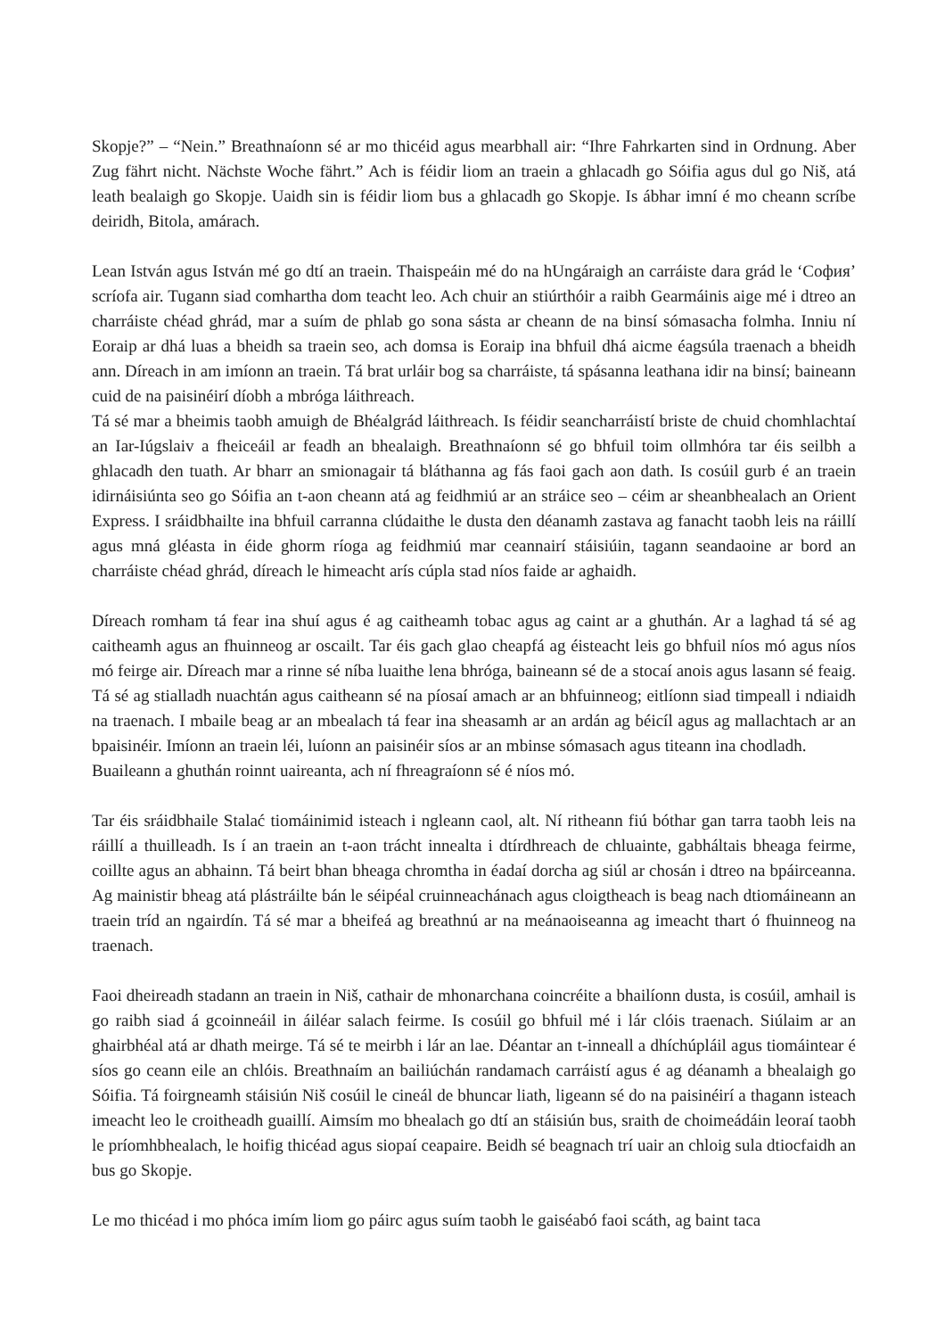Skopje?” – “Nein.” Breathnaíonn sé ar mo thicéid agus mearbhall air: “Ihre Fahrkarten sind in Ordnung. Aber Zug fährt nicht. Nächste Woche fährt.” Ach is féidir liom an traein a ghlacadh go Sóifia agus dul go Niš, atá leath bealaigh go Skopje. Uaidh sin is féidir liom bus a ghlacadh go Skopje. Is ábhar imní é mo cheann scríbe deiridh, Bitola, amárach.
Lean István agus István mé go dtí an traein. Thaispeáin mé do na hUngáraigh an carráiste dara grád le ‘София’ scríofa air. Tugann siad comhartha dom teacht leo. Ach chuir an stiúrthóir a raibh Gearmáinis aige mé i dtreo an charráiste chéad ghrád, mar a suím de phlab go sona sásta ar cheann de na binsí sómasacha folmha. Inniu ní Eoraip ar dhá luas a bheidh sa traein seo, ach domsa is Eoraip ina bhfuil dhá aicme éagsúla traenach a bheidh ann. Díreach in am imíonn an traein. Tá brat urláir bog sa charráiste, tá spásanna leathana idir na binsí; baineann cuid de na paisinéirí díobh a mbróga láithreach.
Tá sé mar a bheimis taobh amuigh de Bhéalgrád láithreach. Is féidir seancharráistí briste de chuid chomhlachtaí an Iar-Iúgslaiv a fheiceáil ar feadh an bhealaigh. Breathnaíonn sé go bhfuil toim ollmhóra tar éis seilbh a ghlacadh den tuath. Ar bharr an smionagair tá bláthanna ag fás faoi gach aon dath. Is cosúil gurb é an traein idirnáisiúnta seo go Sóifia an t-aon cheann atá ag feidhmiú ar an stráice seo – céim ar sheanbhealach an Orient Express. I sráidbhailte ina bhfuil carranna clúdaithe le dusta den déanamh zastava ag fanacht taobh leis na ráillí agus mná gléasta in éide ghorm ríoga ag feidhmiú mar ceannairí stáisiúin, tagann seandaoine ar bord an charráiste chéad ghrád, díreach le himeacht arís cúpla stad níos faide ar aghaidh.
Díreach romham tá fear ina shuí agus é ag caitheamh tobac agus ag caint ar a ghuthán. Ar a laghad tá sé ag caitheamh agus an fhuinneog ar oscailt. Tar éis gach glao cheapfá ag éisteacht leis go bhfuil níos mó agus níos mó feirge air. Díreach mar a rinne sé níba luaithe lena bhróga, baineann sé de a stocaí anois agus lasann sé feaig. Tá sé ag stialladh nuachtán agus caitheann sé na píosaí amach ar an bhfuinneog; eitlíonn siad timpeall i ndiaidh na traenach. I mbaile beag ar an mbealach tá fear ina sheasamh ar an ardán ag béicíl agus ag mallachtach ar an bpaisinéir. Imíonn an traein léi, luíonn an paisinéir síos ar an mbinse sómasach agus titeann ina chodladh.
Buaileann a ghuthán roinnt uaireanta, ach ní fhreagraíonn sé é níos mó.
Tar éis sráidbhaile Stalać tiomáinimid isteach i ngleann caol, alt. Ní ritheann fiú bóthar gan tarra taobh leis na ráillí a thuilleadh. Is í an traein an t-aon trácht innealta i dtírdhreach de chluainte, gabháltais bheaga feirme, coillte agus an abhainn. Tá beirt bhan bheaga chromtha in éadaí dorcha ag siúl ar chosán i dtreo na bpáirceanna. Ag mainistir bheag atá plástráilte bán le séipéal cruinneachánach agus cloigtheach is beag nach dtiomáineann an traein tríd an ngairdín. Tá sé mar a bheifeá ag breathnú ar na meánaoiseanna ag imeacht thart ó fhuinneog na traenach.
Faoi dheireadh stadann an traein in Niš, cathair de mhonarchana coincréite a bhailíonn dusta, is cosúil, amhail is go raibh siad á gcoinneáil in áiléar salach feirme. Is cosúil go bhfuil mé i lár clóis traenach. Siúlaim ar an ghairbhéal atá ar dhath meirge. Tá sé te meirbh i lár an lae. Déantar an t-inneall a dhíchúpláil agus tiomáintear é síos go ceann eile an chlóis. Breathnaím an bailiúchán randamach carráistí agus é ag déanamh a bhealaigh go Sóifia. Tá foirgneamh stáisiún Niš cosúil le cineál de bhuncar liath, ligeann sé do na paisinéirí a thagann isteach imeacht leo le croitheadh guaillí. Aimsím mo bhealach go dtí an stáisiún bus, sraith de choimeádáin leoraí taobh le príomhbhealach, le hoifig thicéad agus siopaí ceapaire. Beidh sé beagnach trí uair an chloig sula dtiocfaidh an bus go Skopje.
Le mo thicéad i mo phóca imím liom go páirc agus suím taobh le gaiséabó faoi scáth, ag baint taca